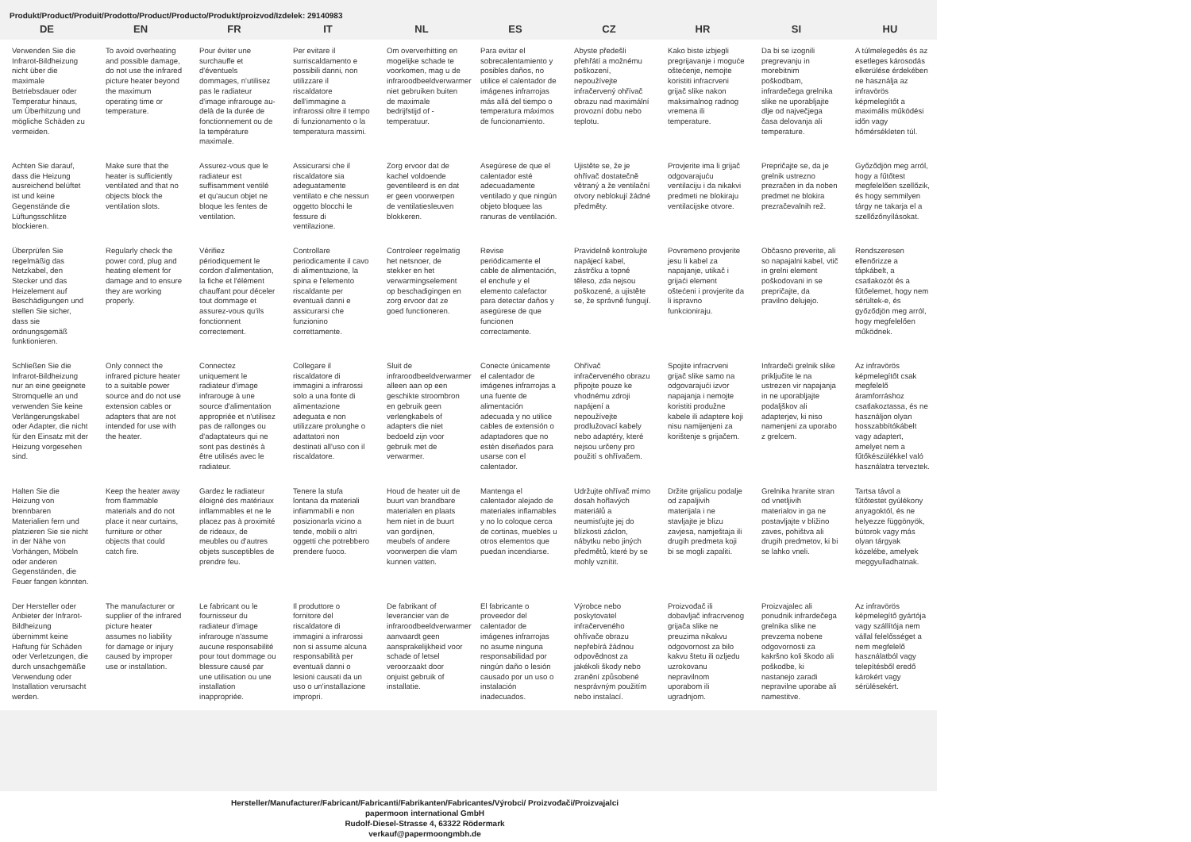Produkt/Product/Produit/Prodotto/Product/Producto/Produkt/proizvod/Izdelek: 29140983
| DE | EN | FR | IT | NL | ES | CZ | HR | SI | HU |
| --- | --- | --- | --- | --- | --- | --- | --- | --- | --- |
| Verwenden Sie die Infrarot-Bildheizung nicht über die maximale Betriebsdauer oder Temperatur hinaus, um Überhitzung und mögliche Schäden zu vermeiden. | To avoid overheating and possible damage, do not use the infrared picture heater beyond the maximum operating time or temperature. | Pour éviter une surchauffe et d'éventuels dommages, n'utilisez pas le radiateur d'image infrarouge au-delà de la durée de fonctionnement ou de la température maximale. | Per evitare il surriscaldamento e possibili danni, non utilizzare il riscaldatore dell'immagine a infrarossi oltre il tempo di funzionamento o la temperatura massimi. | Om oververhitting en mogelijke schade te voorkomen, mag u de infraroodbeeldverwarmer niet gebruiken buiten de maximale bedrijfstijd of -temperatuur. | Para evitar el sobrecalentamiento y posibles daños, no utilice el calentador de imágenes infrarrojas más allá del tiempo o temperatura máximos de funcionamiento. | Abyste předešli přehřátí a možnému poškození, nepoužívejte infračervený ohřívač obrazu nad maximální provozní dobu nebo teplotu. | Kako biste izbjegli pregrijavanje i moguće oštećenje, nemojte koristiti infracrveni grijač slike nakon maksimalnog radnog vremena ili temperature. | Da bi se izognili pregrevanju in morebitnim poškodbam, infrardečega grelnika slike ne uporabljajte dlje od največjega časa delovanja ali temperature. | A túlmelegedés és az esetleges károsodás elkerülése érdekében ne használja az infravörös képmelegítőt a maximális működési időn vagy hőmérsékleten túl. |
| Achten Sie darauf, dass die Heizung ausreichend belüftet ist und keine Gegenstände die Lüftungsschlitze blockieren. | Make sure that the heater is sufficiently ventilated and that no objects block the ventilation slots. | Assurez-vous que le radiateur est suffisamment ventilé et qu'aucun objet ne bloque les fentes de ventilation. | Assicurarsi che il riscaldatore sia adeguatamente ventilato e che nessun oggetto blocchi le fessure di ventilazione. | Zorg ervoor dat de kachel voldoende geventileerd is en dat er geen voorwerpen de ventilatiesleuven blokkeren. | Asegúrese de que el calentador esté adecuadamente ventilado y que ningún objeto bloquee las ranuras de ventilación. | Ujistěte se, že je ohřívač dostatečně větraný a že ventilační otvory neblokují žádné předměty. | Provjerite ima li grijač odgovarajuću ventilaciju i da nikakvi predmeti ne blokiraju ventilacijske otvore. | Prepričajte se, da je grelnik ustrezno prezračen in da noben predmet ne blokira prezračevalnih rež. | Győződjön meg arról, hogy a fűtőtest megfelelően szellőzik, és hogy semmilyen tárgy ne takarja el a szellőzőnyílásokat. |
| Überprüfen Sie regelmäßig das Netzkabel, den Stecker und das Heizelement auf Beschädigungen und stellen Sie sicher, dass sie ordnungsgemäß funktionieren. | Regularly check the power cord, plug and heating element for damage and to ensure they are working properly. | Vérifiez périodiquement le cordon d'alimentation, la fiche et l'élément chauffant pour déceler tout dommage et assurez-vous qu'ils fonctionnent correctement. | Controllare periodicamente il cavo di alimentazione, la spina e l'elemento riscaldante per eventuali danni e assicurarsi che funzionino correttamente. | Controleer regelmatig het netsnoer, de stekker en het verwarmingselement op beschadigingen en zorg ervoor dat ze goed functioneren. | Revise periódicamente el cable de alimentación, el enchufe y el elemento calefactor para detectar daños y asegúrese de que funcionen correctamente. | Pravidelně kontrolujte napájecí kabel, zástrčku a topné těleso, zda nejsou poškozené, a ujistěte se, že správně fungují. | Povremeno provjerite jesu li kabel za napajanje, utikač i grijaći element oštećeni i provjerite da li ispravno funkcioniraju. | Občasno preverite, ali so napajalni kabel, vtič in grelni element poškodovani in se prepričajte, da pravilno delujejo. | Rendszeresen ellenőrizze a tápkábelt, a csatlakozót és a fűtőelemet, hogy nem sérültek-e, és győződjön meg arról, hogy megfelelően működnek. |
| Schließen Sie die Infrarot-Bildheizung nur an eine geeignete Stromquelle an und verwenden Sie keine Verlängerungskabel oder Adapter, die nicht für den Einsatz mit der Heizung vorgesehen sind. | Only connect the infrared picture heater to a suitable power source and do not use extension cables or adapters that are not intended for use with the heater. | Connectez uniquement le radiateur d'image infrarouge à une source d'alimentation appropriée et n'utilisez pas de rallonges ou d'adaptateurs qui ne sont pas destinés à être utilisés avec le radiateur. | Collegare il riscaldatore di immagini a infrarossi solo a una fonte di alimentazione adeguata e non utilizzare prolunghe o adattatori non destinati all'uso con il riscaldatore. | Sluit de infraroodbeeldverwarmer alleen aan op een geschikte stroombron en gebruik geen verlengkabels of adapters die niet bedoeld zijn voor gebruik met de verwarmer. | Conecte únicamente el calentador de imágenes infrarrojas a una fuente de alimentación adecuada y no utilice cables de extensión o adaptadores que no estén diseñados para usarse con el calentador. | Ohřívač infračerveného obrazu připojte pouze ke vhodnému zdroji napájení a nepoužívejte prodlužovací kabely nebo adaptéry, které nejsou určeny pro použití s ohřívačem. | Spojite infracrveni grijač slike samo na odgovarajući izvor napajanja i nemojte koristiti produžne kabele ili adaptere koji nisu namijenjeni za korištenje s grijačem. | Infrardeči grelnik slike priključite le na ustrezen vir napajanja in ne uporabljajte podaljškov ali adapterjev, ki niso namenjeni za uporabo z grelcem. | Az infravörös képmelegítőt csak megfelelő áramforráshoz csatlakoztassa, és ne használjon olyan hosszabbítókábelt vagy adaptert, amelyet nem a fűtőkészülékkel való használatra terveztek. |
| Halten Sie die Heizung von brennbaren Materialien fern und platzieren Sie sie nicht in der Nähe von Vorhängen, Möbeln oder anderen Gegenständen, die Feuer fangen könnten. | Keep the heater away from flammable materials and do not place it near curtains, furniture or other objects that could catch fire. | Gardez le radiateur éloigné des matériaux inflammables et ne le placez pas à proximité de rideaux, de meubles ou d'autres objets susceptibles de prendre feu. | Tenere la stufa lontana da materiali infiammabili e non posizionarla vicino a tende, mobili o altri oggetti che potrebbero prendere fuoco. | Houd de heater uit de buurt van brandbare materialen en plaats hem niet in de buurt van gordijnen, meubels of andere voorwerpen die vlam kunnen vatten. | Mantenga el calentador alejado de materiales inflamables y no lo coloque cerca de cortinas, muebles u otros elementos que puedan incendiarse. | Udržujte ohřívač mimo dosah hořlavých materiálů a neumisťujte jej do blízkosti záclon, nábytku nebo jiných předmětů, které by se mohly vznítit. | Držite grijalicu podalje od zapaljivih materijala i ne stavljajte je blizu zavjesa, namještaja ili drugih predmeta koji bi se mogli zapaliti. | Grelnika hranite stran od vnetljivih materialov in ga ne postavljajte v bližino zaves, pohištva ali drugih predmetov, ki bi se lahko vneli. | Tartsa távol a fűtőtestet gyúlékony anyagoktól, és ne helyezze függönyök, bútorok vagy más olyan tárgyak közelébe, amelyek meggyulladhatnak. |
| Der Hersteller oder Anbieter der Infrarot-Bildheizung übernimmt keine Haftung für Schäden oder Verletzungen, die durch unsachgemäße Verwendung oder Installation verursacht werden. | The manufacturer or supplier of the infrared picture heater assumes no liability for damage or injury caused by improper use or installation. | Le fabricant ou le fournisseur du radiateur d'image infrarouge n'assume aucune responsabilité pour tout dommage ou blessure causé par une utilisation ou une installation inappropriée. | Il produttore o fornitore del riscaldatore di immagini a infrarossi non si assume alcuna responsabilità per eventuali danni o lesioni causati da un uso o un'installazione impropri. | De fabrikant of leverancier van de infraroodbeeldverwarmer aanvaardt geen aansprakelijkheid voor schade of letsel veroorzaakt door onjuist gebruik of installatie. | El fabricante o proveedor del calentador de imágenes infrarrojas no asume ninguna responsabilidad por ningún daño o lesión causado por un uso o instalación inadecuados. | Výrobce nebo poskytovatel infračerveného ohřívače obrazu nepřebírá žádnou odpovědnost za jakékoli škody nebo zranění způsobené nesprávným použitím nebo instalací. | Proizvođač ili dobavljač infracrvenog grijača slike ne preuzima nikakvu odgovornost za bilo kakvu štetu ili ozljedu uzrokovanu nepravilnom uporabom ili ugradnjom. | Proizvajalec ali ponudnik infrardečega grelnika slike ne prevzema nobene odgovornosti za kakršno koli škodo ali poškodbe, ki nastanejo zaradi nepravilne uporabe ali namestitve. | Az infravörös képmelegítő gyártója vagy szállítója nem vállal felelősséget a nem megfelelő használatból vagy telepítésből eredő károkért vagy sérülésekért. |
Hersteller/Manufacturer/Fabricant/Fabricanti/Fabrikanten/Fabricantes/Výrobci/ Proizvođači/Proizvajalci
papermoon international GmbH
Rudolf-Diesel-Strasse 4, 63322 Rödermark
verkauf@papermoongmbh.de